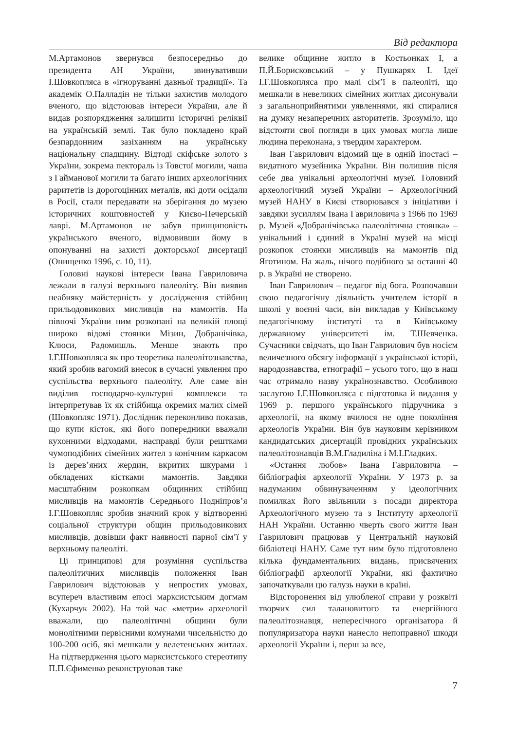Від редактора
М.Артамонов звернувся безпосередньо до президента АН України, звинувативши І.Шовкопляса в «ігноруванні давньої традиції». Та академік О.Палладін не тільки захистив молодого вченого, що відстоював інтереси України, але й видав розпорядження залишити історичні реліквії на українській землі. Так було покладено край безпардонним зазіханням на українську національну спадщину. Відтоді скіфське золото з України, зокрема пектораль із Товстої могили, чаша з Гайманової могили та багато інших археологічних раритетів із дорогоцінних металів, які доти осідали в Росії, стали передавати на зберігання до музею історичних коштовностей у Києво-Печерській лаврі. М.Артамонов не забув принциповість українського вченого, відмовивши йому в опонуванні на захисті докторської дисертації (Онищенко 1996, с. 10, 11).
Головні наукові інтереси Івана Гавриловича лежали в галузі верхнього палеоліту. Він виявив неабияку майстерність у дослідження стійбищ прильодовикових мисливців на мамонтів. На півночі України ним розкопані на великій площі широко відомі стоянки Мізин, Добранічівка, Клюси, Радомишль. Менше знають про І.Г.Шовкопляса як про теоретика палеолітознавства, який зробив вагомий внесок в сучасні уявлення про суспільства верхнього палеоліту. Але саме він виділив господарчо-культурні комплекси та інтерпретував їх як стійбища окремих малих сімей (Шовкопляс 1971). Дослідник переконливо показав, що купи кісток, які його попередники вважали кухонними відходами, насправді були рештками чумоподібних сімейних жител з конічним каркасом із дерев’яних жердин, вкритих шкурами і обкладених кістками мамонтів. Завдяки масштабним розкопкам общинних стійбищ мисливців на мамонтів Середнього Подніпров’я І.Г.Шовкопляс зробив значний крок у відтворенні соціальної структури общин прильодовикових мисливців, довівши факт наявності парної сім’ї у верхньому палеоліті.
Ці принципові для розуміння суспільства палеолітичних мисливців положення Іван Гаврилович відстоював у непростих умовах, всупереч властивим епосі марксистським догмам (Кухарчук 2002). На той час «метри» археології вважали, що палеолітичні общини були монолітними первісними комунами чисельністю до 100-200 осіб, які мешкали у велетенських житлах. На підтвердження цього марксистського стереотипу П.П.Єфименко реконструював таке
велике общинне житло в Костьонках І, а П.Й.Борисковський – у Пушкарях І. Ідеї І.Г.Шовкопляса про малі сім’ї в палеоліті, що мешкали в невеликих сімейних житлах дисонували з загальноприйнятими уявленнями, які спиралися на думку незаперечних авторитетів. Зрозуміло, що відстояти свої погляди в цих умовах могла лише людина переконана, з твердим характером.
Іван Гаврилович відомий ще в одній іпостасі – видатного музейника України. Він полишив після себе два унікальні археологічні музеї. Головний археологічний музей України – Археологічний музей НАНУ в Києві створювався з ініціативи і завдяки зусиллям Івана Гавриловича з 1966 по 1969 р. Музей «Добранічівська палеолітична стоянка» – унікальний і єдиний в Україні музей на місці розкопок стоянки мисливців на мамонтів під Яготином. На жаль, нічого подібного за останні 40 р. в Україні не створено.
Іван Гаврилович – педагог від бога. Розпочавши свою педагогічну діяльність учителем історії в школі у воєнні часи, він викладав у Київському педагогічному інституті та в Київському державному університеті ім. Т.Шевченка. Сучасники свідчать, що Іван Гаврилович був носієм величезного обсягу інформації з української історії, народознавства, етнографії – усього того, що в наш час отримало назву українознавство. Особливою заслугою І.Г.Шовкопляса є підготовка й видання у 1969 р. першого українського підручника з археології, на якому вчилося не одне покоління археологів України. Він був науковим керівником кандидатських дисертацій провідних українських палеолітознавців В.М.Гладиліна і М.І.Гладких.
«Остання любов» Івана Гавриловича – бібліографія археології України. У 1973 р. за надуманим обвинуваченням у ідеологічних помилках його звільнили з посади директора Археологічного музею та з Інституту археології НАН України. Останню чверть свого життя Іван Гаврилович працював у Центральній науковій бібліотеці НАНУ. Саме тут ним було підготовлено кілька фундаментальних видань, присвячених бібліографії археології України, які фактично започаткували цю галузь науки в країні.
Відсторонення від улюбленої справи у розквіті творчих сил талановитого та енергійного палеолітознавця, непересічного організатора й популяризатора науки нанесло непоправної шкоди археології України і, перш за все,
7